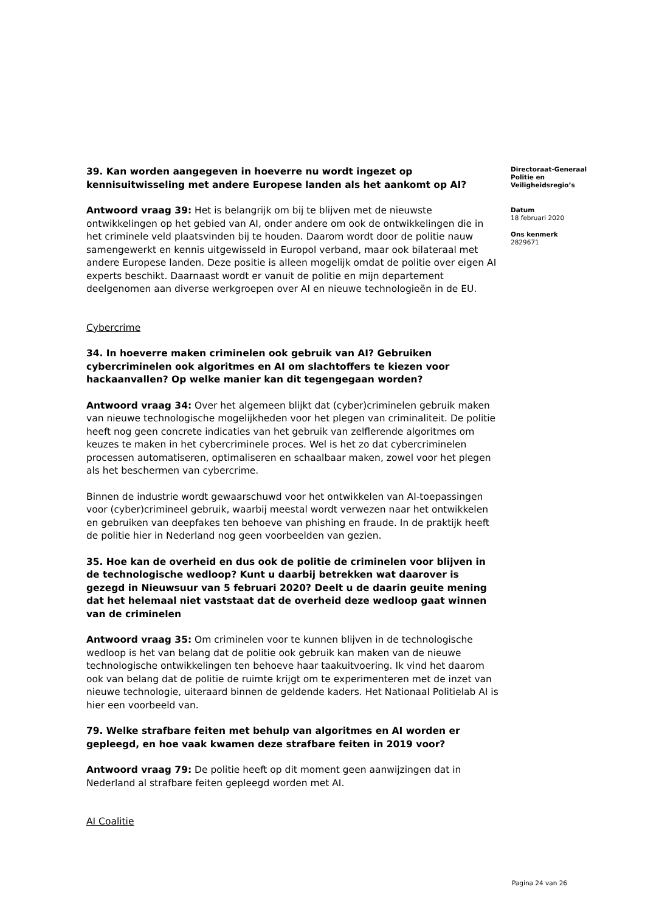39. Kan worden aangegeven in hoeverre nu wordt ingezet op kennisuitwisseling met andere Europese landen als het aankomt op AI?
Antwoord vraag 39: Het is belangrijk om bij te blijven met de nieuwste ontwikkelingen op het gebied van AI, onder andere om ook de ontwikkelingen die in het criminele veld plaatsvinden bij te houden. Daarom wordt door de politie nauw samengewerkt en kennis uitgewisseld in Europol verband, maar ook bilateraal met andere Europese landen. Deze positie is alleen mogelijk omdat de politie over eigen AI experts beschikt. Daarnaast wordt er vanuit de politie en mijn departement deelgenomen aan diverse werkgroepen over AI en nieuwe technologieën in de EU.
Cybercrime
34. In hoeverre maken criminelen ook gebruik van AI? Gebruiken cybercriminelen ook algoritmes en AI om slachtoffers te kiezen voor hackaanvallen? Op welke manier kan dit tegengegaan worden?
Antwoord vraag 34: Over het algemeen blijkt dat (cyber)criminelen gebruik maken van nieuwe technologische mogelijkheden voor het plegen van criminaliteit. De politie heeft nog geen concrete indicaties van het gebruik van zelflerende algoritmes om keuzes te maken in het cybercriminele proces. Wel is het zo dat cybercriminelen processen automatiseren, optimaliseren en schaalbaar maken, zowel voor het plegen als het beschermen van cybercrime.
Binnen de industrie wordt gewaarschuwd voor het ontwikkelen van AI-toepassingen voor (cyber)crimineel gebruik, waarbij meestal wordt verwezen naar het ontwikkelen en gebruiken van deepfakes ten behoeve van phishing en fraude. In de praktijk heeft de politie hier in Nederland nog geen voorbeelden van gezien.
35. Hoe kan de overheid en dus ook de politie de criminelen voor blijven in de technologische wedloop? Kunt u daarbij betrekken wat daarover is gezegd in Nieuwsuur van 5 februari 2020? Deelt u de daarin geuite mening dat het helemaal niet vaststaat dat de overheid deze wedloop gaat winnen van de criminelen
Antwoord vraag 35: Om criminelen voor te kunnen blijven in de technologische wedloop is het van belang dat de politie ook gebruik kan maken van de nieuwe technologische ontwikkelingen ten behoeve haar taakuitvoering. Ik vind het daarom ook van belang dat de politie de ruimte krijgt om te experimenteren met de inzet van nieuwe technologie, uiteraard binnen de geldende kaders. Het Nationaal Politielab AI is hier een voorbeeld van.
79. Welke strafbare feiten met behulp van algoritmes en AI worden er gepleegd, en hoe vaak kwamen deze strafbare feiten in 2019 voor?
Antwoord vraag 79: De politie heeft op dit moment geen aanwijzingen dat in Nederland al strafbare feiten gepleegd worden met AI.
AI Coalitie
Directoraat-Generaal Politie en Veiligheidsregio’s
Datum
18 februari 2020
Ons kenmerk
2829671
Pagina 24 van 26